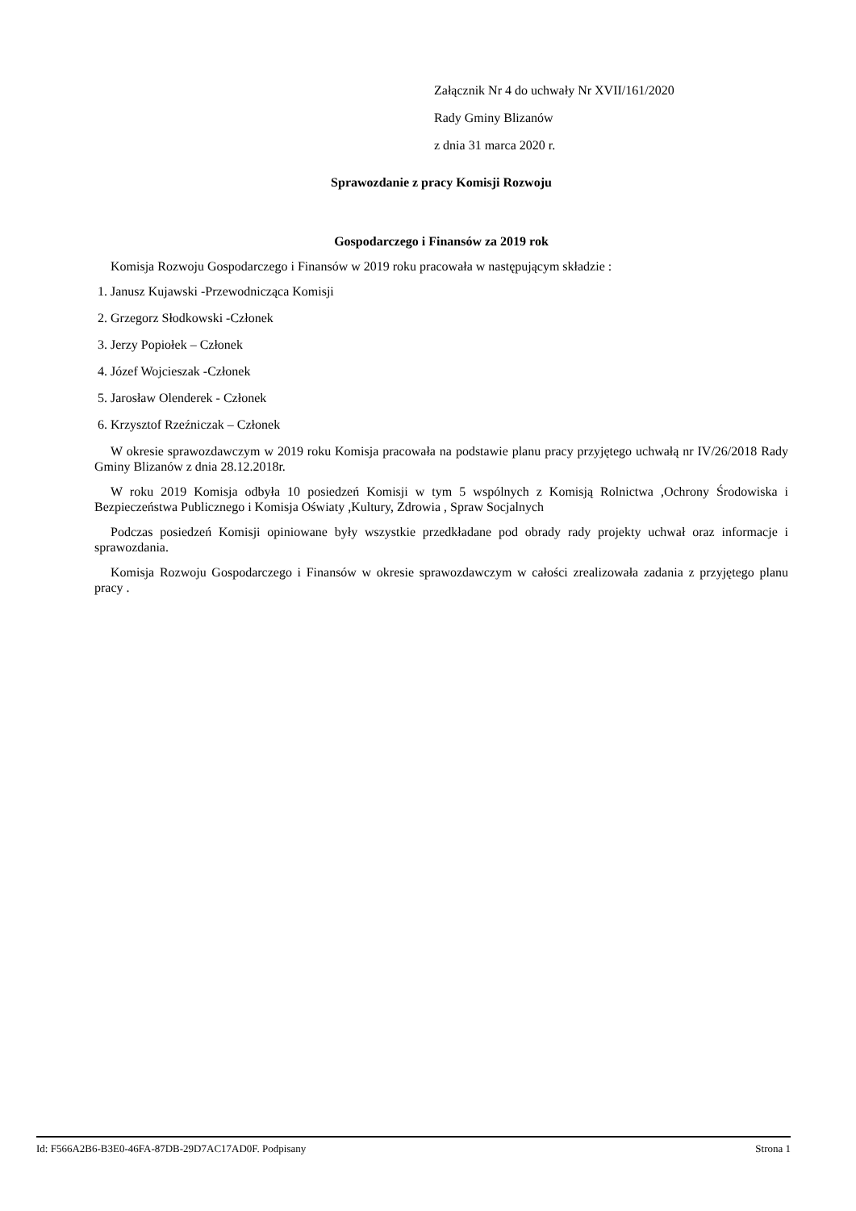Załącznik Nr 4 do uchwały Nr XVII/161/2020
Rady Gminy Blizanów
z dnia 31 marca 2020 r.
Sprawozdanie z pracy Komisji Rozwoju
Gospodarczego i Finansów za 2019 rok
Komisja Rozwoju Gospodarczego i Finansów w 2019 roku pracowała w następującym składzie :
1. Janusz Kujawski -Przewodnicząca Komisji
2. Grzegorz Słodkowski -Członek
3. Jerzy Popiołek – Członek
4. Józef Wojcieszak -Członek
5. Jarosław Olenderek - Członek
6. Krzysztof Rzeźniczak – Członek
W okresie sprawozdawczym w 2019 roku Komisja pracowała na podstawie planu pracy przyjętego uchwałą nr IV/26/2018 Rady Gminy Blizanów z dnia 28.12.2018r.
W roku 2019 Komisja odbyła 10 posiedzeń Komisji w tym 5 wspólnych z Komisją Rolnictwa ,Ochrony Środowiska i Bezpieczeństwa Publicznego i Komisja Oświaty ,Kultury, Zdrowia , Spraw Socjalnych
Podczas posiedzeń Komisji opiniowane były wszystkie przedkładane pod obrady rady projekty uchwał oraz informacje i sprawozdania.
Komisja Rozwoju Gospodarczego i Finansów w okresie sprawozdawczym w całości zrealizowała zadania z przyjętego planu pracy .
Id: F566A2B6-B3E0-46FA-87DB-29D7AC17AD0F. Podpisany Strona 1